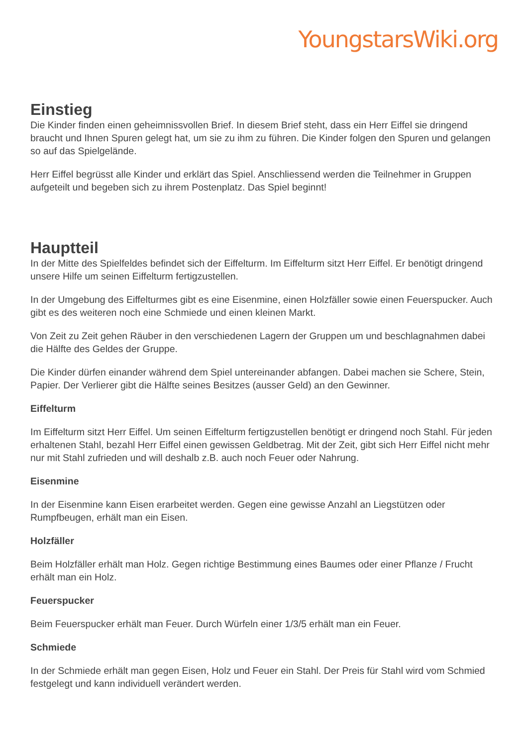YoungstarsWiki.org
Einstieg
Die Kinder finden einen geheimnissvollen Brief. In diesem Brief steht, dass ein Herr Eiffel sie dringend braucht und Ihnen Spuren gelegt hat, um sie zu ihm zu führen. Die Kinder folgen den Spuren und gelangen so auf das Spielgelände.
Herr Eiffel begrüsst alle Kinder und erklärt das Spiel. Anschliessend werden die Teilnehmer in Gruppen aufgeteilt und begeben sich zu ihrem Postenplatz. Das Spiel beginnt!
Hauptteil
In der Mitte des Spielfeldes befindet sich der Eiffelturm. Im Eiffelturm sitzt Herr Eiffel. Er benötigt dringend unsere Hilfe um seinen Eiffelturm fertigzustellen.
In der Umgebung des Eiffelturmes gibt es eine Eisenmine, einen Holzfäller sowie einen Feuerspucker. Auch gibt es des weiteren noch eine Schmiede und einen kleinen Markt.
Von Zeit zu Zeit gehen Räuber in den verschiedenen Lagern der Gruppen um und beschlagnahmen dabei die Hälfte des Geldes der Gruppe.
Die Kinder dürfen einander während dem Spiel untereinander abfangen. Dabei machen sie Schere, Stein, Papier. Der Verlierer gibt die Hälfte seines Besitzes (ausser Geld) an den Gewinner.
Eiffelturm
Im Eiffelturm sitzt Herr Eiffel. Um seinen Eiffelturm fertigzustellen benötigt er dringend noch Stahl. Für jeden erhaltenen Stahl, bezahl Herr Eiffel einen gewissen Geldbetrag. Mit der Zeit, gibt sich Herr Eiffel nicht mehr nur mit Stahl zufrieden und will deshalb z.B. auch noch Feuer oder Nahrung.
Eisenmine
In der Eisenmine kann Eisen erarbeitet werden. Gegen eine gewisse Anzahl an Liegstützen oder Rumpfbeugen, erhält man ein Eisen.
Holzfäller
Beim Holzfäller erhält man Holz. Gegen richtige Bestimmung eines Baumes oder einer Pflanze / Frucht erhält man ein Holz.
Feuerspucker
Beim Feuerspucker erhält man Feuer. Durch Würfeln einer 1/3/5 erhält man ein Feuer.
Schmiede
In der Schmiede erhält man gegen Eisen, Holz und Feuer ein Stahl. Der Preis für Stahl wird vom Schmied festgelegt und kann individuell verändert werden.